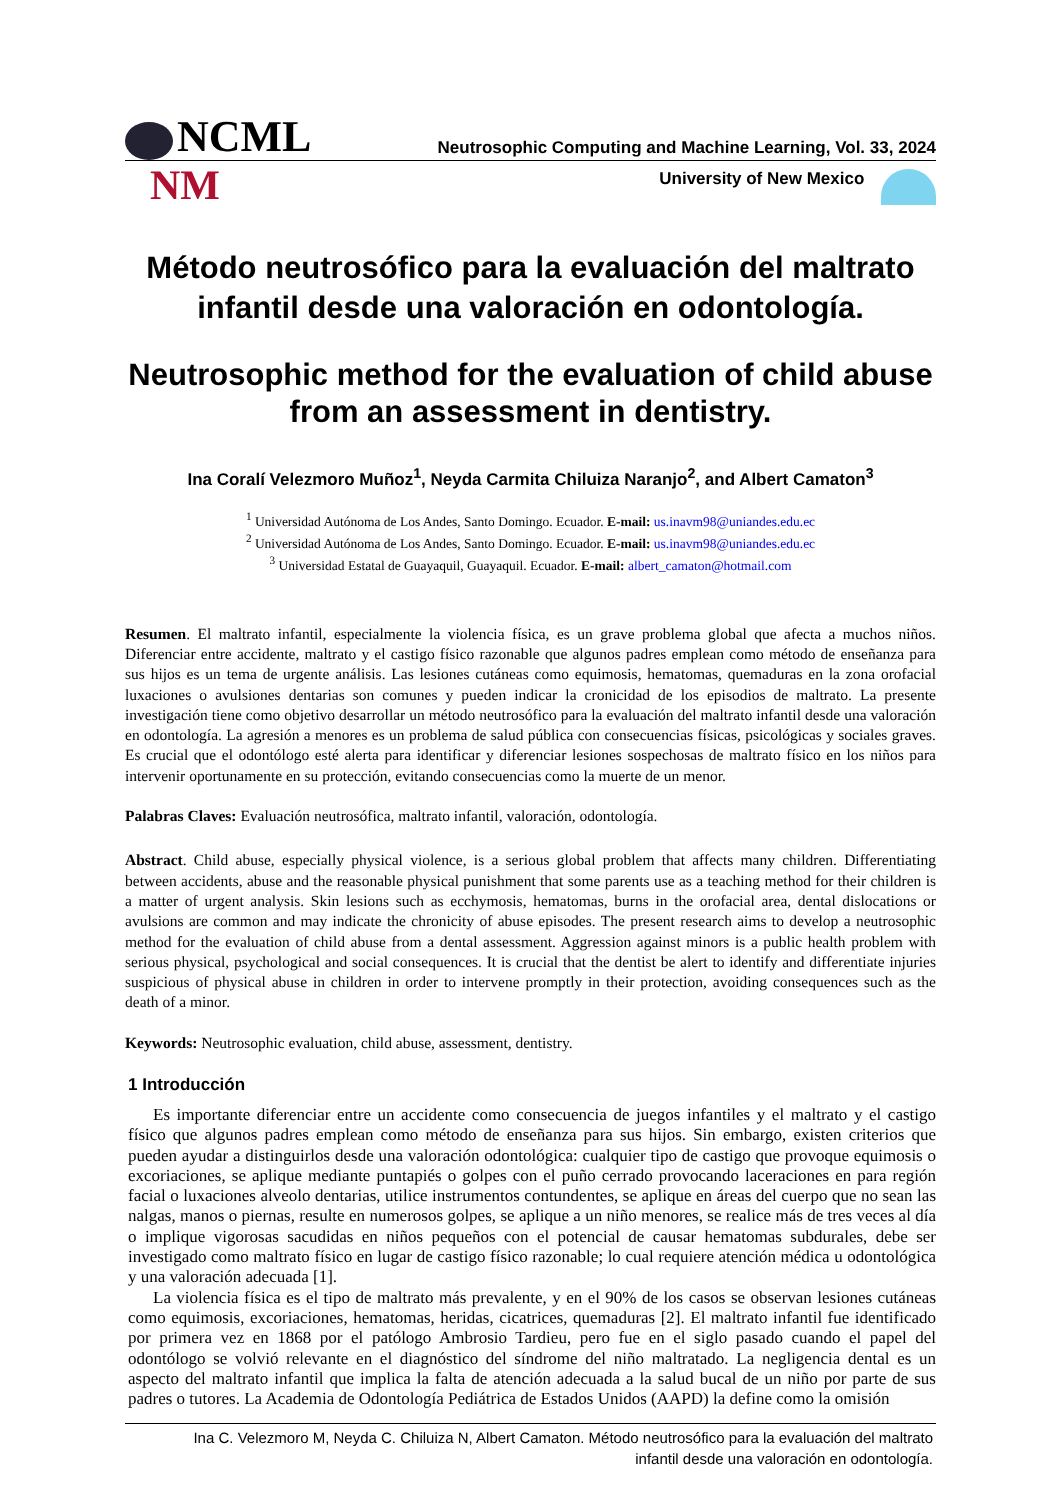NCML
Neutrosophic Computing and Machine Learning, Vol. 33, 2024
NM
University of New Mexico
Método neutrosófico para la evaluación del maltrato infantil desde una valoración en odontología.
Neutrosophic method for the evaluation of child abuse from an assessment in dentistry.
Ina Coralí Velezmoro Muñoz<sup>1</sup>, Neyda Carmita Chiluiza Naranjo<sup>2</sup>, and Albert Camaton<sup>3</sup>
<sup>1</sup> Universidad Autónoma de Los Andes, Santo Domingo. Ecuador. E-mail: us.inavm98@uniandes.edu.ec
<sup>2</sup> Universidad Autónoma de Los Andes, Santo Domingo. Ecuador. E-mail: us.inavm98@uniandes.edu.ec
<sup>3</sup> Universidad Estatal de Guayaquil, Guayaquil. Ecuador. E-mail: albert_camaton@hotmail.com
Resumen. El maltrato infantil, especialmente la violencia física, es un grave problema global que afecta a muchos niños. Diferenciar entre accidente, maltrato y el castigo físico razonable que algunos padres emplean como método de enseñanza para sus hijos es un tema de urgente análisis. Las lesiones cutáneas como equimosis, hematomas, quemaduras en la zona orofacial luxaciones o avulsiones dentarias son comunes y pueden indicar la cronicidad de los episodios de maltrato. La presente investigación tiene como objetivo desarrollar un método neutrosófico para la evaluación del maltrato infantil desde una valoración en odontología. La agresión a menores es un problema de salud pública con consecuencias físicas, psicológicas y sociales graves. Es crucial que el odontólogo esté alerta para identificar y diferenciar lesiones sospechosas de maltrato físico en los niños para intervenir oportunamente en su protección, evitando consecuencias como la muerte de un menor.
Palabras Claves: Evaluación neutrosófica, maltrato infantil, valoración, odontología.
Abstract. Child abuse, especially physical violence, is a serious global problem that affects many children. Differentiating between accidents, abuse and the reasonable physical punishment that some parents use as a teaching method for their children is a matter of urgent analysis. Skin lesions such as ecchymosis, hematomas, burns in the orofacial area, dental dislocations or avulsions are common and may indicate the chronicity of abuse episodes. The present research aims to develop a neutrosophic method for the evaluation of child abuse from a dental assessment. Aggression against minors is a public health problem with serious physical, psychological and social consequences. It is crucial that the dentist be alert to identify and differentiate injuries suspicious of physical abuse in children in order to intervene promptly in their protection, avoiding consequences such as the death of a minor.
Keywords: Neutrosophic evaluation, child abuse, assessment, dentistry.
1 Introducción
Es importante diferenciar entre un accidente como consecuencia de juegos infantiles y el maltrato y el castigo físico que algunos padres emplean como método de enseñanza para sus hijos. Sin embargo, existen criterios que pueden ayudar a distinguirlos desde una valoración odontológica: cualquier tipo de castigo que provoque equimosis o excoriaciones, se aplique mediante puntapiés o golpes con el puño cerrado provocando laceraciones en para región facial o luxaciones alveolo dentarias, utilice instrumentos contundentes, se aplique en áreas del cuerpo que no sean las nalgas, manos o piernas, resulte en numerosos golpes, se aplique a un niño menores, se realice más de tres veces al día o implique vigorosas sacudidas en niños pequeños con el potencial de causar hematomas subdurales, debe ser investigado como maltrato físico en lugar de castigo físico razonable; lo cual requiere atención médica u odontológica y una valoración adecuada [1].
La violencia física es el tipo de maltrato más prevalente, y en el 90% de los casos se observan lesiones cutáneas como equimosis, excoriaciones, hematomas, heridas, cicatrices, quemaduras [2]. El maltrato infantil fue identificado por primera vez en 1868 por el patólogo Ambrosio Tardieu, pero fue en el siglo pasado cuando el papel del odontólogo se volvió relevante en el diagnóstico del síndrome del niño maltratado. La negligencia dental es un aspecto del maltrato infantil que implica la falta de atención adecuada a la salud bucal de un niño por parte de sus padres o tutores. La Academia de Odontología Pediátrica de Estados Unidos (AAPD) la define como la omisión
Ina C. Velezmoro M, Neyda C. Chiluiza N, Albert Camaton. Método neutrosófico para la evaluación del maltrato
infantil desde una valoración en odontología.